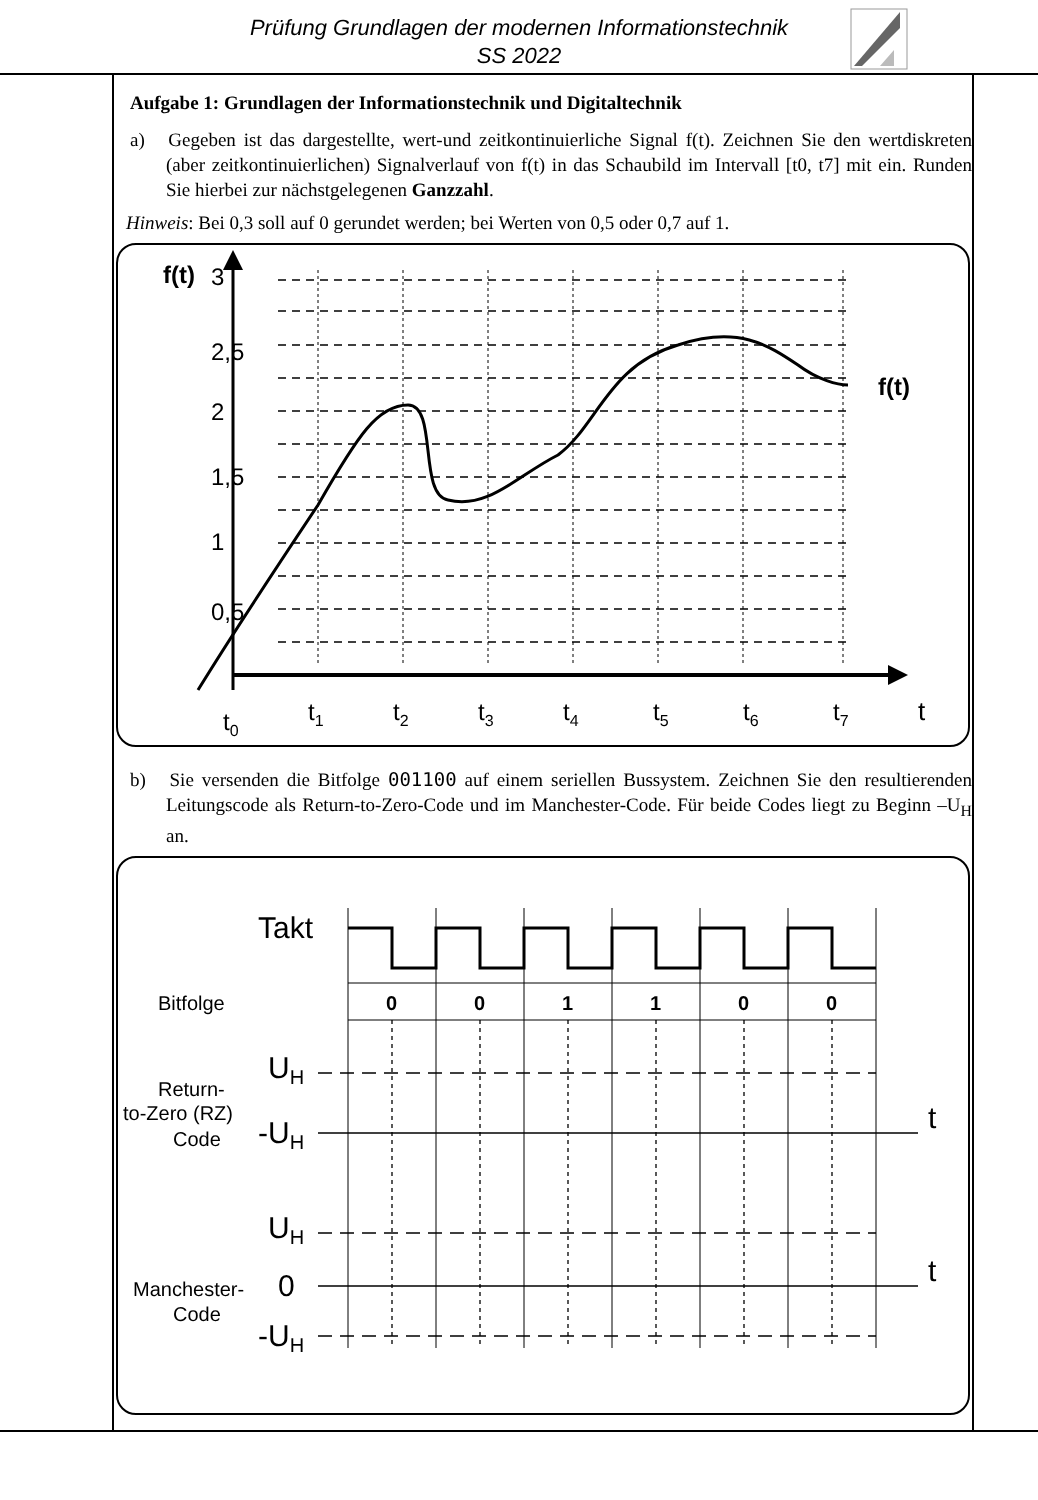Prüfung Grundlagen der modernen Informationstechnik
SS 2022
Aufgabe 1: Grundlagen der Informationstechnik und Digitaltechnik
a) Gegeben ist das dargestellte, wert-und zeitkontinuierliche Signal f(t). Zeichnen Sie den wertdiskreten (aber zeitkontinuierlichen) Signalverlauf von f(t) in das Schaubild im Intervall [t0, t7] mit ein. Runden Sie hierbei zur nächstgelegenen Ganzzahl.
Hinweis: Bei 0,3 soll auf 0 gerundet werden; bei Werten von 0,5 oder 0,7 auf 1.
f(t)
f(t)
t
t0
t1
t2
t3
t4
t5
t6
t7
3
2,5
2
1,5
1
0,5
b) Sie versenden die Bitfolge 001100 auf einem seriellen Bussystem. Zeichnen Sie den resultierenden Leitungscode als Return-to-Zero-Code und im Manchester-Code. Für beide Codes liegt zu Beginn –U<sub>H</sub> an.
Takt
Bitfolge
0
0
1
1
0
0
UH
Return-
to-Zero (RZ)
Code
-UH
t
UH
0
t
Manchester-
Code
-UH